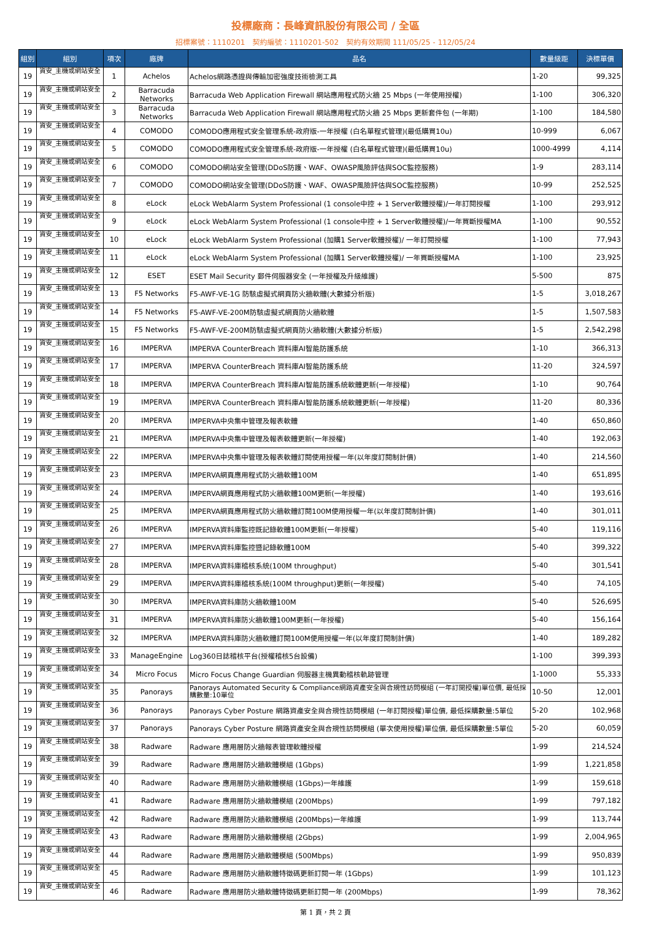投標廠商：長峰資訊股份有限公司 / 全區
招標案號：1110201　契約編號：1110201-502　契約有效期間 111/05/25 - 112/05/24
| 組別 | 組別 | 項次 | 廠牌 | 品名 | 數量級距 | 決標單價 |
| --- | --- | --- | --- | --- | --- | --- |
| 19 | 資安_主機或網站安全 | 1 | Achelos | Achelos網路憑證與傳輸加密強度技術檢測工具 | 1-20 | 99,325 |
| 19 | 資安_主機或網站安全 | 2 | Barracuda Networks | Barracuda Web Application Firewall 網站應用程式防火牆 25 Mbps (一年使用授權) | 1-100 | 306,320 |
| 19 | 資安_主機或網站安全 | 3 | Barracuda Networks | Barracuda Web Application Firewall 網站應用程式防火牆 25 Mbps 更新套件包 (一年期) | 1-100 | 184,580 |
| 19 | 資安_主機或網站安全 | 4 | COMODO | COMODO應用程式安全管理系統-政府版-一年授權 (白名單程式管理)(最低購買10u) | 10-999 | 6,067 |
| 19 | 資安_主機或網站安全 | 5 | COMODO | COMODO應用程式安全管理系統-政府版-一年授權 (白名單程式管理)(最低購買10u) | 1000-4999 | 4,114 |
| 19 | 資安_主機或網站安全 | 6 | COMODO | COMODO網站安全管理(DDoS防護、WAF、OWASP風險評估與SOC監控服務) | 1-9 | 283,114 |
| 19 | 資安_主機或網站安全 | 7 | COMODO | COMODO網站安全管理(DDoS防護、WAF、OWASP風險評估與SOC監控服務) | 10-99 | 252,525 |
| 19 | 資安_主機或網站安全 | 8 | eLock | eLock WebAlarm System Professional (1 console中控 + 1 Server軟體授權)/一年訂閱授權 | 1-100 | 293,912 |
| 19 | 資安_主機或網站安全 | 9 | eLock | eLock WebAlarm System Professional (1 console中控 + 1 Server軟體授權)/一年買斷授權MA | 1-100 | 90,552 |
| 19 | 資安_主機或網站安全 | 10 | eLock | eLock WebAlarm System Professional (加購1 Server軟體授權)/ 一年訂閱授權 | 1-100 | 77,943 |
| 19 | 資安_主機或網站安全 | 11 | eLock | eLock WebAlarm System Professional (加購1 Server軟體授權)/ 一年買斷授權MA | 1-100 | 23,925 |
| 19 | 資安_主機或網站安全 | 12 | ESET | ESET Mail Security 郵件伺服器安全 (一年授權及升級維護) | 5-500 | 875 |
| 19 | 資安_主機或網站安全 | 13 | F5 Networks | F5-AWF-VE-1G 防駭虛擬式網頁防火牆軟體(大數據分析版) | 1-5 | 3,018,267 |
| 19 | 資安_主機或網站安全 | 14 | F5 Networks | F5-AWF-VE-200M防駭虛擬式網頁防火牆軟體 | 1-5 | 1,507,583 |
| 19 | 資安_主機或網站安全 | 15 | F5 Networks | F5-AWF-VE-200M防駭虛擬式網頁防火牆軟體(大數據分析版) | 1-5 | 2,542,298 |
| 19 | 資安_主機或網站安全 | 16 | IMPERVA | IMPERVA CounterBreach 資料庫AI智能防護系統 | 1-10 | 366,313 |
| 19 | 資安_主機或網站安全 | 17 | IMPERVA | IMPERVA CounterBreach 資料庫AI智能防護系統 | 11-20 | 324,597 |
| 19 | 資安_主機或網站安全 | 18 | IMPERVA | IMPERVA CounterBreach 資料庫AI智能防護系統軟體更新(一年授權) | 1-10 | 90,764 |
| 19 | 資安_主機或網站安全 | 19 | IMPERVA | IMPERVA CounterBreach 資料庫AI智能防護系統軟體更新(一年授權) | 11-20 | 80,336 |
| 19 | 資安_主機或網站安全 | 20 | IMPERVA | IMPERVA中央集中管理及報表軟體 | 1-40 | 650,860 |
| 19 | 資安_主機或網站安全 | 21 | IMPERVA | IMPERVA中央集中管理及報表軟體更新(一年授權) | 1-40 | 192,063 |
| 19 | 資安_主機或網站安全 | 22 | IMPERVA | IMPERVA中央集中管理及報表軟體訂閱使用授權一年(以年度訂閱制計價) | 1-40 | 214,560 |
| 19 | 資安_主機或網站安全 | 23 | IMPERVA | IMPERVA網頁應用程式防火牆軟體100M | 1-40 | 651,895 |
| 19 | 資安_主機或網站安全 | 24 | IMPERVA | IMPERVA網頁應用程式防火牆軟體100M更新(一年授權) | 1-40 | 193,616 |
| 19 | 資安_主機或網站安全 | 25 | IMPERVA | IMPERVA網頁應用程式防火牆軟體訂閱100M使用授權一年(以年度訂閱制計價) | 1-40 | 301,011 |
| 19 | 資安_主機或網站安全 | 26 | IMPERVA | IMPERVA資料庫監控既記錄軟體100M更新(一年授權) | 5-40 | 119,116 |
| 19 | 資安_主機或網站安全 | 27 | IMPERVA | IMPERVA資料庫監控暨記錄軟體100M | 5-40 | 399,322 |
| 19 | 資安_主機或網站安全 | 28 | IMPERVA | IMPERVA資料庫稽核系統(100M throughput) | 5-40 | 301,541 |
| 19 | 資安_主機或網站安全 | 29 | IMPERVA | IMPERVA資料庫稽核系統(100M throughput)更新(一年授權) | 5-40 | 74,105 |
| 19 | 資安_主機或網站安全 | 30 | IMPERVA | IMPERVA資料庫防火牆軟體100M | 5-40 | 526,695 |
| 19 | 資安_主機或網站安全 | 31 | IMPERVA | IMPERVA資料庫防火牆軟體100M更新(一年授權) | 5-40 | 156,164 |
| 19 | 資安_主機或網站安全 | 32 | IMPERVA | IMPERVA資料庫防火牆軟體訂閱100M使用授權一年(以年度訂閱制計價) | 1-40 | 189,282 |
| 19 | 資安_主機或網站安全 | 33 | ManageEngine | Log360日誌稽核平台(授權稽核5台設備) | 1-100 | 399,393 |
| 19 | 資安_主機或網站安全 | 34 | Micro Focus | Micro Focus Change Guardian 伺服器主機異動稽核軌跡管理 | 1-1000 | 55,333 |
| 19 | 資安_主機或網站安全 | 35 | Panorays | Panorays Automated Security & Compliance網路資產安全與合規性訪問模組 (一年訂閱授權)單位價, 最低採購數量:10單位 | 10-50 | 12,001 |
| 19 | 資安_主機或網站安全 | 36 | Panorays | Panorays Cyber Posture 網路資產安全與合規性訪問模組 (一年訂閱授權)單位價, 最低採購數量:5單位 | 5-20 | 102,968 |
| 19 | 資安_主機或網站安全 | 37 | Panorays | Panorays Cyber Posture 網路資產安全與合規性訪問模組 (單次使用授權)單位價, 最低採購數量:5單位 | 5-20 | 60,059 |
| 19 | 資安_主機或網站安全 | 38 | Radware | Radware 應用層防火牆報表管理軟體授權 | 1-99 | 214,524 |
| 19 | 資安_主機或網站安全 | 39 | Radware | Radware 應用層防火牆軟體模組 (1Gbps) | 1-99 | 1,221,858 |
| 19 | 資安_主機或網站安全 | 40 | Radware | Radware 應用層防火牆軟體模組 (1Gbps)一年維護 | 1-99 | 159,618 |
| 19 | 資安_主機或網站安全 | 41 | Radware | Radware 應用層防火牆軟體模組 (200Mbps) | 1-99 | 797,182 |
| 19 | 資安_主機或網站安全 | 42 | Radware | Radware 應用層防火牆軟體模組 (200Mbps)一年維護 | 1-99 | 113,744 |
| 19 | 資安_主機或網站安全 | 43 | Radware | Radware 應用層防火牆軟體模組 (2Gbps) | 1-99 | 2,004,965 |
| 19 | 資安_主機或網站安全 | 44 | Radware | Radware 應用層防火牆軟體模組 (500Mbps) | 1-99 | 950,839 |
| 19 | 資安_主機或網站安全 | 45 | Radware | Radware 應用層防火牆軟體特徵碼更新訂閱一年 (1Gbps) | 1-99 | 101,123 |
| 19 | 資安_主機或網站安全 | 46 | Radware | Radware 應用層防火牆軟體特徵碼更新訂閱一年 (200Mbps) | 1-99 | 78,362 |
第 1 頁，共 2 頁